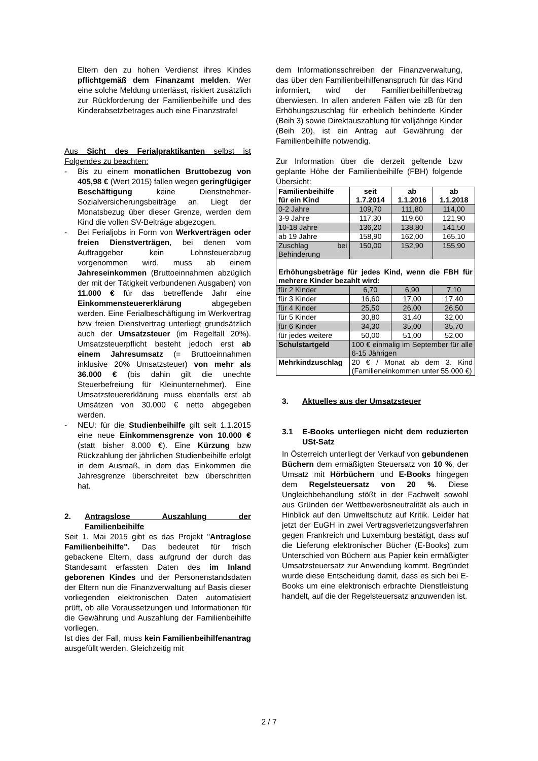Eltern den zu hohen Verdienst ihres Kindes pflichtgemäß dem Finanzamt melden. Wer eine solche Meldung unterlässt, riskiert zusätzlich zur Rückforderung der Familienbeihilfe und des Kinderabsetzbetrages auch eine Finanzstrafe!
Aus Sicht des Ferialpraktikanten selbst ist Folgendes zu beachten:
- Bis zu einem monatlichen Bruttobezug von 405,98 € (Wert 2015) fallen wegen geringfügiger Beschäftigung keine Dienstnehmer-Sozialversicherungsbeiträge an. Liegt der Monatsbezug über dieser Grenze, werden dem Kind die vollen SV-Beiträge abgezogen.
- Bei Ferialjobs in Form von Werkverträgen oder freien Dienstverträgen, bei denen vom Auftraggeber kein Lohnsteuerabzug vorgenommen wird, muss ab einem Jahreseinkommen (Bruttoeinnahmen abzüglich der mit der Tätigkeit verbundenen Ausgaben) von 11.000 € für das betreffende Jahr eine Einkommensteuererklärung abgegeben werden. Eine Ferialbeschäftigung im Werkvertrag bzw freien Dienstvertrag unterliegt grundsätzlich auch der Umsatzsteuer (im Regelfall 20%). Umsatzsteuerpflicht besteht jedoch erst ab einem Jahresumsatz (= Bruttoeinnahmen inklusive 20% Umsatzsteuer) von mehr als 36.000 € (bis dahin gilt die unechte Steuerbefreiung für Kleinunternehmer). Eine Umsatzsteuererklärung muss ebenfalls erst ab Umsätzen von 30.000 € netto abgegeben werden.
- NEU: für die Studienbeihilfe gilt seit 1.1.2015 eine neue Einkommensgrenze von 10.000 € (statt bisher 8.000 €). Eine Kürzung bzw Rückzahlung der jährlichen Studienbeihilfe erfolgt in dem Ausmaß, in dem das Einkommen die Jahresgrenze überschreitet bzw überschritten hat.
2. Antragslose Auszahlung der Familienbeihilfe
Seit 1. Mai 2015 gibt es das Projekt "Antraglose Familienbeihilfe". Das bedeutet für frisch gebackene Eltern, dass aufgrund der durch das Standesamt erfassten Daten des im Inland geborenen Kindes und der Personenstandsdaten der Eltern nun die Finanzverwaltung auf Basis dieser vorliegenden elektronischen Daten automatisiert prüft, ob alle Voraussetzungen und Informationen für die Gewährung und Auszahlung der Familienbeihilfe vorliegen.
Ist dies der Fall, muss kein Familienbeihilfenantrag ausgefüllt werden. Gleichzeitig mit
dem Informationsschreiben der Finanzverwaltung, das über den Familienbeihilfenanspruch für das Kind informiert, wird der Familienbeihilfenbetrag überwiesen. In allen anderen Fällen wie zB für den Erhöhungszuschlag für erheblich behinderte Kinder (Beih 3) sowie Direktauszahlung für volljährige Kinder (Beih 20), ist ein Antrag auf Gewährung der Familienbeihilfe notwendig.
Zur Information über die derzeit geltende bzw geplante Höhe der Familienbeihilfe (FBH) folgende Übersicht:
| Familienbeihilfe für ein Kind | seit 1.7.2014 | ab 1.1.2016 | ab 1.1.2018 |
| --- | --- | --- | --- |
| 0-2 Jahre | 109,70 | 111,80 | 114,00 |
| 3-9 Jahre | 117,30 | 119,60 | 121,90 |
| 10-18 Jahre | 136,20 | 138,80 | 141,50 |
| ab 19 Jahre | 158,90 | 162,00 | 165,10 |
| Zuschlag bei Behinderung | 150,00 | 152,90 | 155,90 |
| Erhöhungsbeträge für jedes Kind, wenn die FBH für mehrere Kinder bezahlt wird: | | | |
| für 2 Kinder | 6,70 | 6,90 | 7,10 |
| für 3 Kinder | 16,60 | 17,00 | 17,40 |
| für 4 Kinder | 25,50 | 26,00 | 26,50 |
| für 5 Kinder | 30,80 | 31,40 | 32,00 |
| für 6 Kinder | 34,30 | 35,00 | 35,70 |
| für jedes weitere | 50,00 | 51,00 | 52,00 |
| Schulstartgeld | 100 € einmalig im September für alle 6-15 Jährigen | | |
| Mehrkindzuschlag | 20 € / Monat ab dem 3. Kind (Familieneinkommen unter 55.000 €) | | |
3. Aktuelles aus der Umsatzsteuer
3.1 E-Books unterliegen nicht dem reduzierten USt-Satz
In Österreich unterliegt der Verkauf von gebundenen Büchern dem ermäßigten Steuersatz von 10 %, der Umsatz mit Hörbüchern und E-Books hingegen dem Regelsteuersatz von 20 %. Diese Ungleichbehandlung stößt in der Fachwelt sowohl aus Gründen der Wettbewerbsneutralität als auch in Hinblick auf den Umweltschutz auf Kritik. Leider hat jetzt der EuGH in zwei Vertragsverletzungsverfahren gegen Frankreich und Luxemburg bestätigt, dass auf die Lieferung elektronischer Bücher (E-Books) zum Unterschied von Büchern aus Papier kein ermäßigter Umsatzsteuersatz zur Anwendung kommt. Begründet wurde diese Entscheidung damit, dass es sich bei E-Books um eine elektronisch erbrachte Dienstleistung handelt, auf die der Regelsteuersatz anzuwenden ist.
2 / 7